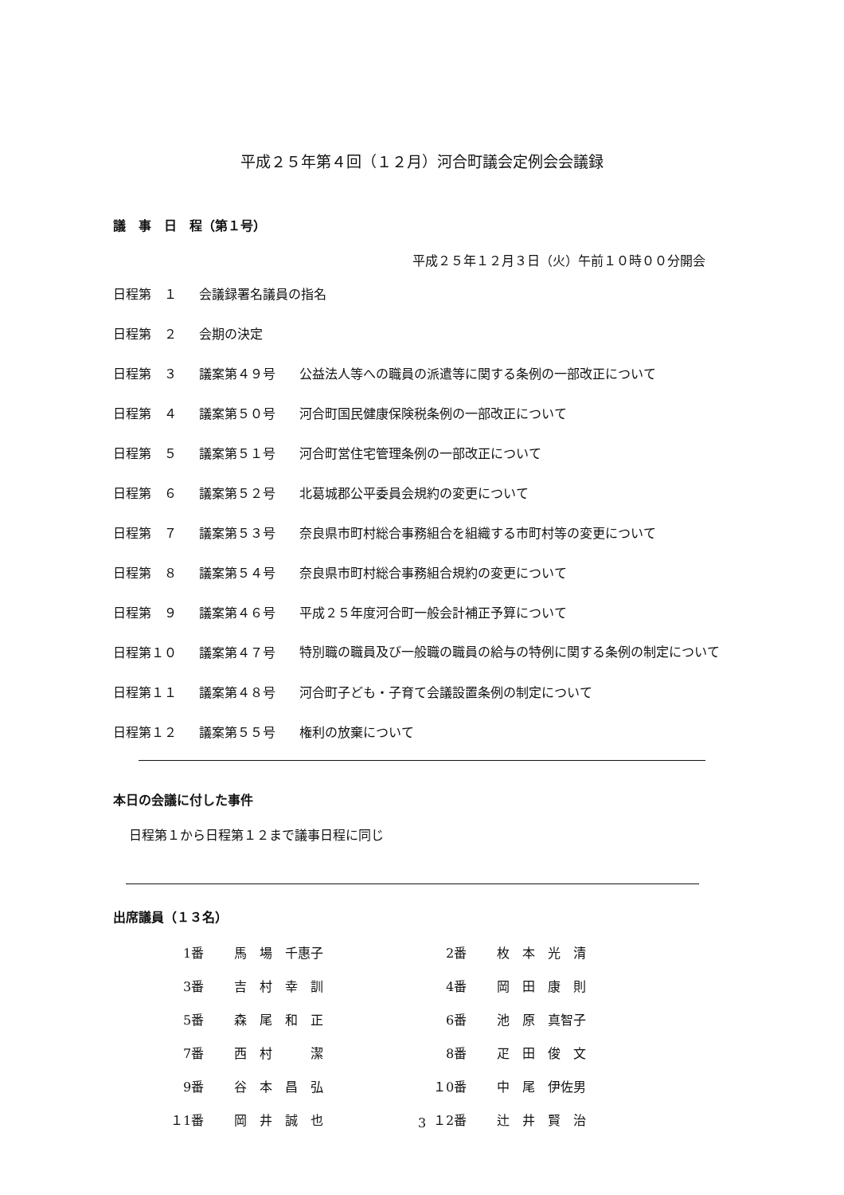平成２５年第４回（１２月）河合町議会定例会会議録
議　事　日　程（第１号）
平成２５年１２月３日（火）午前１０時００分開会
| 日程第 １ | 会議録署名議員の指名 | |
| 日程第 ２ | 会期の決定 | |
| 日程第 ３ | 議案第４９号 | 公益法人等への職員の派遣等に関する条例の一部改正について |
| 日程第 ４ | 議案第５０号 | 河合町国民健康保険税条例の一部改正について |
| 日程第 ５ | 議案第５１号 | 河合町営住宅管理条例の一部改正について |
| 日程第 ６ | 議案第５２号 | 北葛城郡公平委員会規約の変更について |
| 日程第 ７ | 議案第５３号 | 奈良県市町村総合事務組合を組織する市町村等の変更について |
| 日程第 ８ | 議案第５４号 | 奈良県市町村総合事務組合規約の変更について |
| 日程第 ９ | 議案第４６号 | 平成２５年度河合町一般会計補正予算について |
| 日程第１０ | 議案第４７号 | 特別職の職員及び一般職の職員の給与の特例に関する条例の制定について |
| 日程第１１ | 議案第４８号 | 河合町子ども・子育て会議設置条例の制定について |
| 日程第１２ | 議案第５５号 | 権利の放棄について |
本日の会議に付した事件
日程第１から日程第１２まで議事日程に同じ
出席議員（１３名）
| 1番 | 馬 場 千惠子 | 2番 | 枚 本 光 清 |
| 3番 | 吉 村 幸 訓 | 4番 | 岡 田 康 則 |
| 5番 | 森 尾 和 正 | 6番 | 池 原 真智子 |
| 7番 | 西 村 潔 | 8番 | 疋 田 俊 文 |
| 9番 | 谷 本 昌 弘 | １0番 | 中 尾 伊佐男 |
| １1番 | 岡 井 誠 也 | １2番 | 辻 井 賢 治 |
3